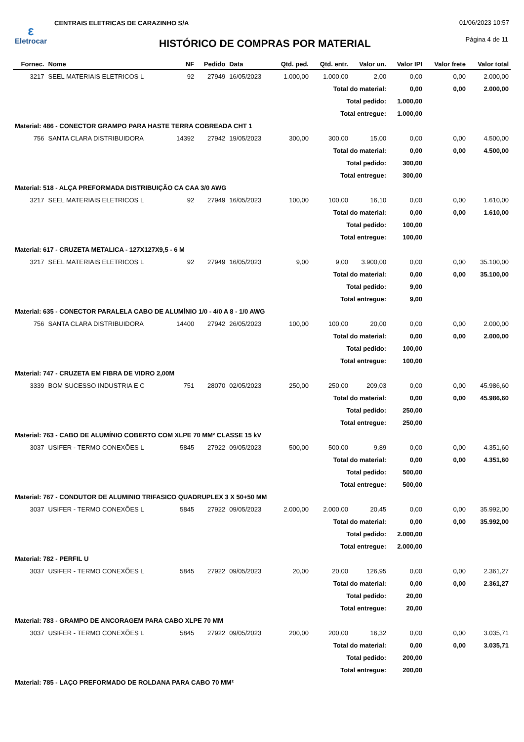ε
Eletrocar
CENTRAIS ELETRICAS DE CARAZINHO S/A
01/06/2023 10:57
Página 4 de 11
HISTÓRICO DE COMPRAS POR MATERIAL
| Fornec. | Nome | NF | Pedido | Data | Qtd. ped. | Qtd. entr. | Valor un. | Valor IPI | Valor frete | Valor total |
| --- | --- | --- | --- | --- | --- | --- | --- | --- | --- | --- |
| 3217 | SEEL MATERIAIS ELETRICOS L | 92 | 27949 | 16/05/2023 | 1.000,00 | 1.000,00 | 2,00 | 0,00 | 0,00 | 2.000,00 |
| Total do material: | | | | | | | | 0,00 | 0,00 | 2.000,00 |
| Total pedido: | | | | | | | | 1.000,00 | | |
| Total entregue: | | | | | | | | 1.000,00 | | |
| Material: 486 - CONECTOR GRAMPO PARA HASTE TERRA COBREADA CHT 1 | | | | | | | | | | |
| 756 | SANTA CLARA DISTRIBUIDORA | 14392 | 27942 | 19/05/2023 | 300,00 | 300,00 | 15,00 | 0,00 | 0,00 | 4.500,00 |
| Total do material: | | | | | | | | 0,00 | 0,00 | 4.500,00 |
| Total pedido: | | | | | | | | 300,00 | | |
| Total entregue: | | | | | | | | 300,00 | | |
| Material: 518 - ALÇA PREFORMADA DISTRIBUIÇÃO CA CAA 3/0 AWG | | | | | | | | | | |
| 3217 | SEEL MATERIAIS ELETRICOS L | 92 | 27949 | 16/05/2023 | 100,00 | 100,00 | 16,10 | 0,00 | 0,00 | 1.610,00 |
| Total do material: | | | | | | | | 0,00 | 0,00 | 1.610,00 |
| Total pedido: | | | | | | | | 100,00 | | |
| Total entregue: | | | | | | | | 100,00 | | |
| Material: 617 - CRUZETA METALICA - 127X127X9,5 - 6 M | | | | | | | | | | |
| 3217 | SEEL MATERIAIS ELETRICOS L | 92 | 27949 | 16/05/2023 | 9,00 | 9,00 | 3.900,00 | 0,00 | 0,00 | 35.100,00 |
| Total do material: | | | | | | | | 0,00 | 0,00 | 35.100,00 |
| Total pedido: | | | | | | | | 9,00 | | |
| Total entregue: | | | | | | | | 9,00 | | |
| Material: 635 - CONECTOR PARALELA CABO DE ALUMÍNIO 1/0 - 4/0 A 8 - 1/0 AWG | | | | | | | | | | |
| 756 | SANTA CLARA DISTRIBUIDORA | 14400 | 27942 | 26/05/2023 | 100,00 | 100,00 | 20,00 | 0,00 | 0,00 | 2.000,00 |
| Total do material: | | | | | | | | 0,00 | 0,00 | 2.000,00 |
| Total pedido: | | | | | | | | 100,00 | | |
| Total entregue: | | | | | | | | 100,00 | | |
| Material: 747 - CRUZETA EM FIBRA DE VIDRO 2,00M | | | | | | | | | | |
| 3339 | BOM SUCESSO INDUSTRIA E C | 751 | 28070 | 02/05/2023 | 250,00 | 250,00 | 209,03 | 0,00 | 0,00 | 45.986,60 |
| Total do material: | | | | | | | | 0,00 | 0,00 | 45.986,60 |
| Total pedido: | | | | | | | | 250,00 | | |
| Total entregue: | | | | | | | | 250,00 | | |
| Material: 763 - CABO DE ALUMÍNIO COBERTO COM XLPE 70 MM² CLASSE 15 kV | | | | | | | | | | |
| 3037 | USIFER - TERMO CONEXÕES L | 5845 | 27922 | 09/05/2023 | 500,00 | 500,00 | 9,89 | 0,00 | 0,00 | 4.351,60 |
| Total do material: | | | | | | | | 0,00 | 0,00 | 4.351,60 |
| Total pedido: | | | | | | | | 500,00 | | |
| Total entregue: | | | | | | | | 500,00 | | |
| Material: 767 - CONDUTOR DE ALUMINIO TRIFASICO QUADRUPLEX 3 X 50+50 MM | | | | | | | | | | |
| 3037 | USIFER - TERMO CONEXÕES L | 5845 | 27922 | 09/05/2023 | 2.000,00 | 2.000,00 | 20,45 | 0,00 | 0,00 | 35.992,00 |
| Total do material: | | | | | | | | 0,00 | 0,00 | 35.992,00 |
| Total pedido: | | | | | | | | 2.000,00 | | |
| Total entregue: | | | | | | | | 2.000,00 | | |
| Material: 782 - PERFIL U | | | | | | | | | | |
| 3037 | USIFER - TERMO CONEXÕES L | 5845 | 27922 | 09/05/2023 | 20,00 | 20,00 | 126,95 | 0,00 | 0,00 | 2.361,27 |
| Total do material: | | | | | | | | 0,00 | 0,00 | 2.361,27 |
| Total pedido: | | | | | | | | 20,00 | | |
| Total entregue: | | | | | | | | 20,00 | | |
| Material: 783 - GRAMPO DE ANCORAGEM PARA CABO XLPE 70 MM | | | | | | | | | | |
| 3037 | USIFER - TERMO CONEXÕES L | 5845 | 27922 | 09/05/2023 | 200,00 | 200,00 | 16,32 | 0,00 | 0,00 | 3.035,71 |
| Total do material: | | | | | | | | 0,00 | 0,00 | 3.035,71 |
| Total pedido: | | | | | | | | 200,00 | | |
| Total entregue: | | | | | | | | 200,00 | | |
| Material: 785 - LAÇO PREFORMADO DE ROLDANA PARA CABO 70 MM² | | | | | | | | | | |